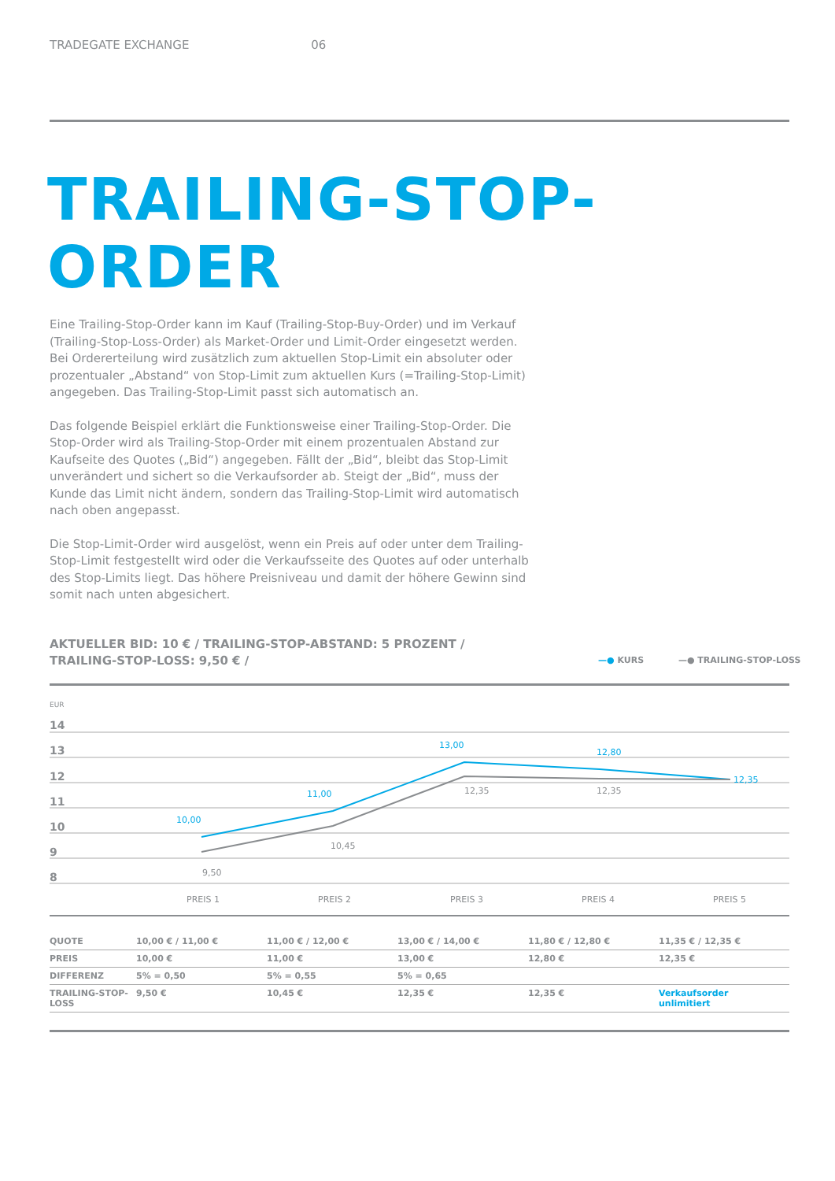TRADEGATE EXCHANGE 06
TRAILING-STOP-
ORDER
Eine Trailing-Stop-Order kann im Kauf (Trailing-Stop-Buy-Order) und im Verkauf (Trailing-Stop-Loss-Order) als Market-Order und Limit-Order eingesetzt werden. Bei Ordererteilung wird zusätzlich zum aktuellen Stop-Limit ein absoluter oder prozentualer „Abstand“ von Stop-Limit zum aktuellen Kurs (=Trailing-Stop-Limit) angegeben. Das Trailing-Stop-Limit passt sich automatisch an.
Das folgende Beispiel erklärt die Funktionsweise einer Trailing-Stop-Order. Die Stop-Order wird als Trailing-Stop-Order mit einem prozentualen Abstand zur Kaufseite des Quotes („Bid“) angegeben. Fällt der „Bid“, bleibt das Stop-Limit unverändert und sichert so die Verkaufsorder ab. Steigt der „Bid“, muss der Kunde das Limit nicht ändern, sondern das Trailing-Stop-Limit wird automatisch nach oben angepasst.
Die Stop-Limit-Order wird ausgelöst, wenn ein Preis auf oder unter dem Trailing-Stop-Limit festgestellt wird oder die Verkaufsseite des Quotes auf oder unterhalb des Stop-Limits liegt. Das höhere Preisniveau und damit der höhere Gewinn sind somit nach unten abgesichert.
AKTUELLER BID: 10 € / TRAILING-STOP-ABSTAND: 5 PROZENT /
TRAILING-STOP-LOSS: 9,50 € /
—● KURS —● TRAILING-STOP-LOSS
EUR
14
13
12
11
10
9
8
PREIS 1
PREIS 2
PREIS 3
PREIS 4
PREIS 5
10,00
11,00
13,00
12,80
12,35
9,50
10,45
12,35
12,35
| QUOTE | 10,00 € / 11,00 € | 11,00 € / 12,00 € | 13,00 € / 14,00 € | 11,80 € / 12,80 € | 11,35 € / 12,35 € |
| PREIS | 10,00 € | 11,00 € | 13,00 € | 12,80 € | 12,35 € |
| DIFFERENZ | 5% = 0,50 | 5% = 0,55 | 5% = 0,65 | | |
| TRAILING-STOP- LOSS | 9,50 € | 10,45 € | 12,35 € | 12,35 € | Verkaufsorder unlimitiert |